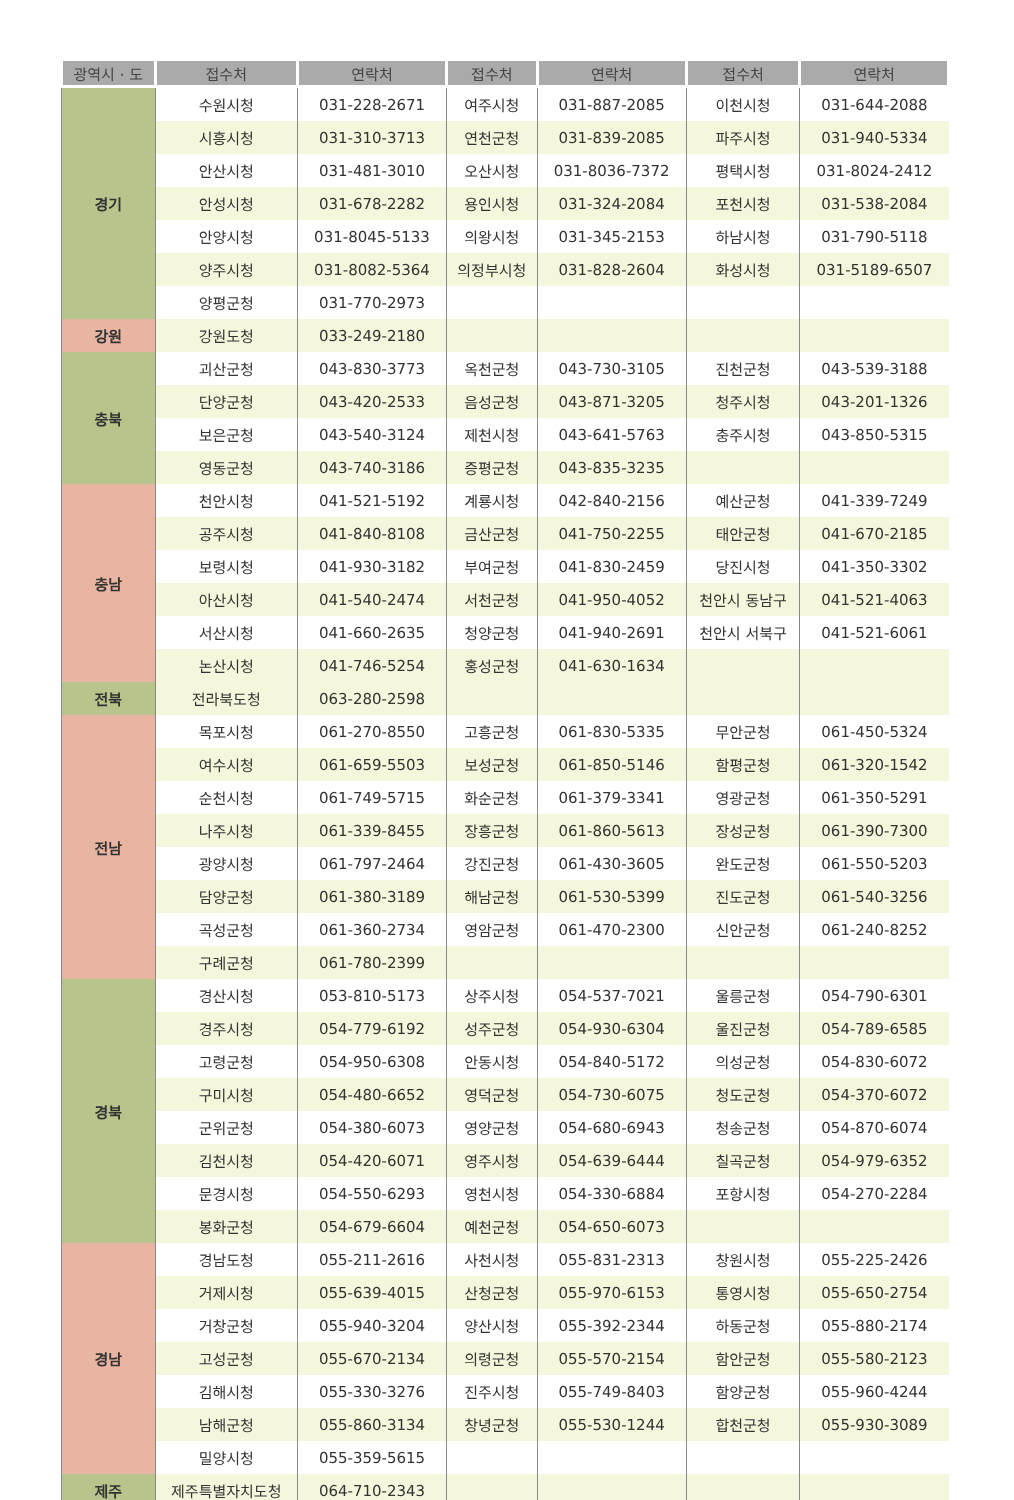| 광역시 · 도 | 접수처 | 연락처 | 접수처 | 연락처 | 접수처 | 연락처 |
| --- | --- | --- | --- | --- | --- | --- |
| 경기 | 수원시청 | 031-228-2671 | 여주시청 | 031-887-2085 | 이천시청 | 031-644-2088 |
| | 시흥시청 | 031-310-3713 | 연천군청 | 031-839-2085 | 파주시청 | 031-940-5334 |
| | 안산시청 | 031-481-3010 | 오산시청 | 031-8036-7372 | 평택시청 | 031-8024-2412 |
| | 안성시청 | 031-678-2282 | 용인시청 | 031-324-2084 | 포천시청 | 031-538-2084 |
| | 안양시청 | 031-8045-5133 | 의왕시청 | 031-345-2153 | 하남시청 | 031-790-5118 |
| | 양주시청 | 031-8082-5364 | 의정부시청 | 031-828-2604 | 화성시청 | 031-5189-6507 |
| | 양평군청 | 031-770-2973 | | | | |
| 강원 | 강원도청 | 033-249-2180 | | | | |
| 충북 | 괴산군청 | 043-830-3773 | 옥천군청 | 043-730-3105 | 진천군청 | 043-539-3188 |
| | 단양군청 | 043-420-2533 | 음성군청 | 043-871-3205 | 청주시청 | 043-201-1326 |
| | 보은군청 | 043-540-3124 | 제천시청 | 043-641-5763 | 충주시청 | 043-850-5315 |
| | 영동군청 | 043-740-3186 | 증평군청 | 043-835-3235 | | |
| 충남 | 천안시청 | 041-521-5192 | 계룡시청 | 042-840-2156 | 예산군청 | 041-339-7249 |
| | 공주시청 | 041-840-8108 | 금산군청 | 041-750-2255 | 태안군청 | 041-670-2185 |
| | 보령시청 | 041-930-3182 | 부여군청 | 041-830-2459 | 당진시청 | 041-350-3302 |
| | 아산시청 | 041-540-2474 | 서천군청 | 041-950-4052 | 천안시 동남구 | 041-521-4063 |
| | 서산시청 | 041-660-2635 | 청양군청 | 041-940-2691 | 천안시 서북구 | 041-521-6061 |
| | 논산시청 | 041-746-5254 | 홍성군청 | 041-630-1634 | | |
| 전북 | 전라북도청 | 063-280-2598 | | | | |
| 전남 | 목포시청 | 061-270-8550 | 고흥군청 | 061-830-5335 | 무안군청 | 061-450-5324 |
| | 여수시청 | 061-659-5503 | 보성군청 | 061-850-5146 | 함평군청 | 061-320-1542 |
| | 순천시청 | 061-749-5715 | 화순군청 | 061-379-3341 | 영광군청 | 061-350-5291 |
| | 나주시청 | 061-339-8455 | 장흥군청 | 061-860-5613 | 장성군청 | 061-390-7300 |
| | 광양시청 | 061-797-2464 | 강진군청 | 061-430-3605 | 완도군청 | 061-550-5203 |
| | 담양군청 | 061-380-3189 | 해남군청 | 061-530-5399 | 진도군청 | 061-540-3256 |
| | 곡성군청 | 061-360-2734 | 영암군청 | 061-470-2300 | 신안군청 | 061-240-8252 |
| | 구례군청 | 061-780-2399 | | | | |
| 경북 | 경산시청 | 053-810-5173 | 상주시청 | 054-537-7021 | 울릉군청 | 054-790-6301 |
| | 경주시청 | 054-779-6192 | 성주군청 | 054-930-6304 | 울진군청 | 054-789-6585 |
| | 고령군청 | 054-950-6308 | 안동시청 | 054-840-5172 | 의성군청 | 054-830-6072 |
| | 구미시청 | 054-480-6652 | 영덕군청 | 054-730-6075 | 청도군청 | 054-370-6072 |
| | 군위군청 | 054-380-6073 | 영양군청 | 054-680-6943 | 청송군청 | 054-870-6074 |
| | 김천시청 | 054-420-6071 | 영주시청 | 054-639-6444 | 칠곡군청 | 054-979-6352 |
| | 문경시청 | 054-550-6293 | 영천시청 | 054-330-6884 | 포항시청 | 054-270-2284 |
| | 봉화군청 | 054-679-6604 | 예천군청 | 054-650-6073 | | |
| 경남 | 경남도청 | 055-211-2616 | 사천시청 | 055-831-2313 | 창원시청 | 055-225-2426 |
| | 거제시청 | 055-639-4015 | 산청군청 | 055-970-6153 | 통영시청 | 055-650-2754 |
| | 거창군청 | 055-940-3204 | 양산시청 | 055-392-2344 | 하동군청 | 055-880-2174 |
| | 고성군청 | 055-670-2134 | 의령군청 | 055-570-2154 | 함안군청 | 055-580-2123 |
| | 김해시청 | 055-330-3276 | 진주시청 | 055-749-8403 | 함양군청 | 055-960-4244 |
| | 남해군청 | 055-860-3134 | 창녕군청 | 055-530-1244 | 합천군청 | 055-930-3089 |
| | 밀양시청 | 055-359-5615 | | | | |
| 제주 | 제주특별자치도청 | 064-710-2343 | | | | |